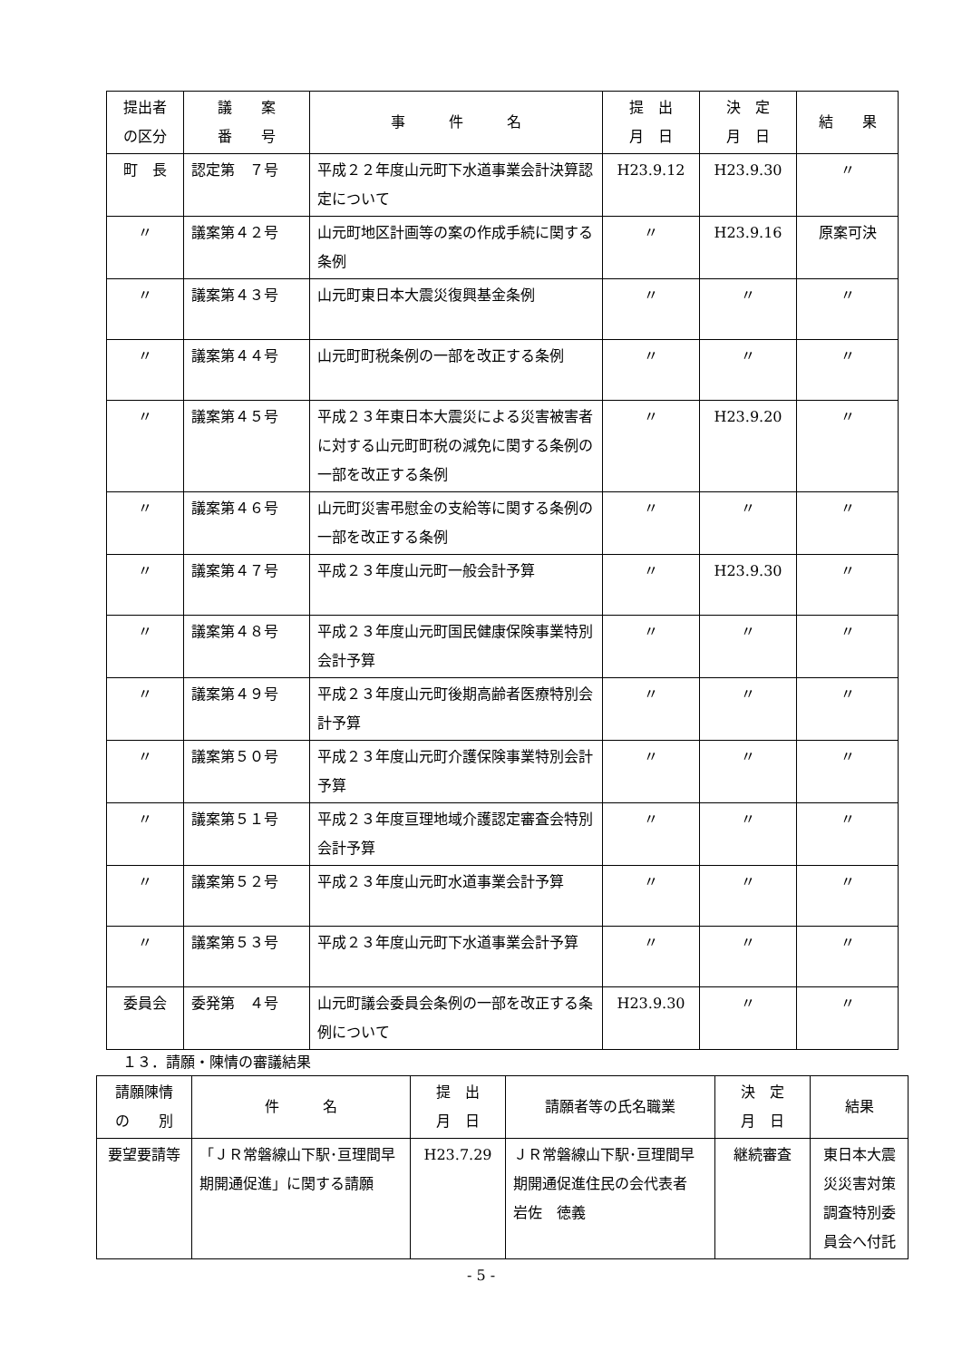| 提出者 の区分 | 議 案 番 号 | 事 件 名 | 提 出 月 日 | 決 定 月 日 | 結 果 |
| --- | --- | --- | --- | --- | --- |
| 町 長 | 認定第 ７号 | 平成２２年度山元町下水道事業会計決算認定について | H23.9.12 | H23.9.30 | 〃 |
| 〃 | 議案第４２号 | 山元町地区計画等の案の作成手続に関する条例 | 〃 | H23.9.16 | 原案可決 |
| 〃 | 議案第４３号 | 山元町東日本大震災復興基金条例 | 〃 | 〃 | 〃 |
| 〃 | 議案第４４号 | 山元町町税条例の一部を改正する条例 | 〃 | 〃 | 〃 |
| 〃 | 議案第４５号 | 平成２３年東日本大震災による災害被害者に対する山元町町税の減免に関する条例の一部を改正する条例 | 〃 | H23.9.20 | 〃 |
| 〃 | 議案第４６号 | 山元町災害弔慰金の支給等に関する条例の一部を改正する条例 | 〃 | 〃 | 〃 |
| 〃 | 議案第４７号 | 平成２３年度山元町一般会計予算 | 〃 | H23.9.30 | 〃 |
| 〃 | 議案第４８号 | 平成２３年度山元町国民健康保険事業特別会計予算 | 〃 | 〃 | 〃 |
| 〃 | 議案第４９号 | 平成２３年度山元町後期高齢者医療特別会計予算 | 〃 | 〃 | 〃 |
| 〃 | 議案第５０号 | 平成２３年度山元町介護保険事業特別会計予算 | 〃 | 〃 | 〃 |
| 〃 | 議案第５１号 | 平成２３年度亘理地域介護認定審査会特別会計予算 | 〃 | 〃 | 〃 |
| 〃 | 議案第５２号 | 平成２３年度山元町水道事業会計予算 | 〃 | 〃 | 〃 |
| 〃 | 議案第５３号 | 平成２３年度山元町下水道事業会計予算 | 〃 | 〃 | 〃 |
| 委員会 | 委発第 ４号 | 山元町議会委員会条例の一部を改正する条例について | H23.9.30 | 〃 | 〃 |
１３．請願・陳情の審議結果
| 請願陳情 の 別 | 件 名 | 提 出 月 日 | 請願者等の氏名職業 | 決 定 月 日 | 結果 |
| --- | --- | --- | --- | --- | --- |
| 要望要請等 | 「ＪＲ常磐線山下駅･亘理間早期開通促進」に関する請願 | H23.7.29 | ＪＲ常磐線山下駅･亘理間早期開通促進住民の会代表者 岩佐 徳義 | 継続審査 | 東日本大震災災害対策調査特別委員会へ付託 |
- 5 -